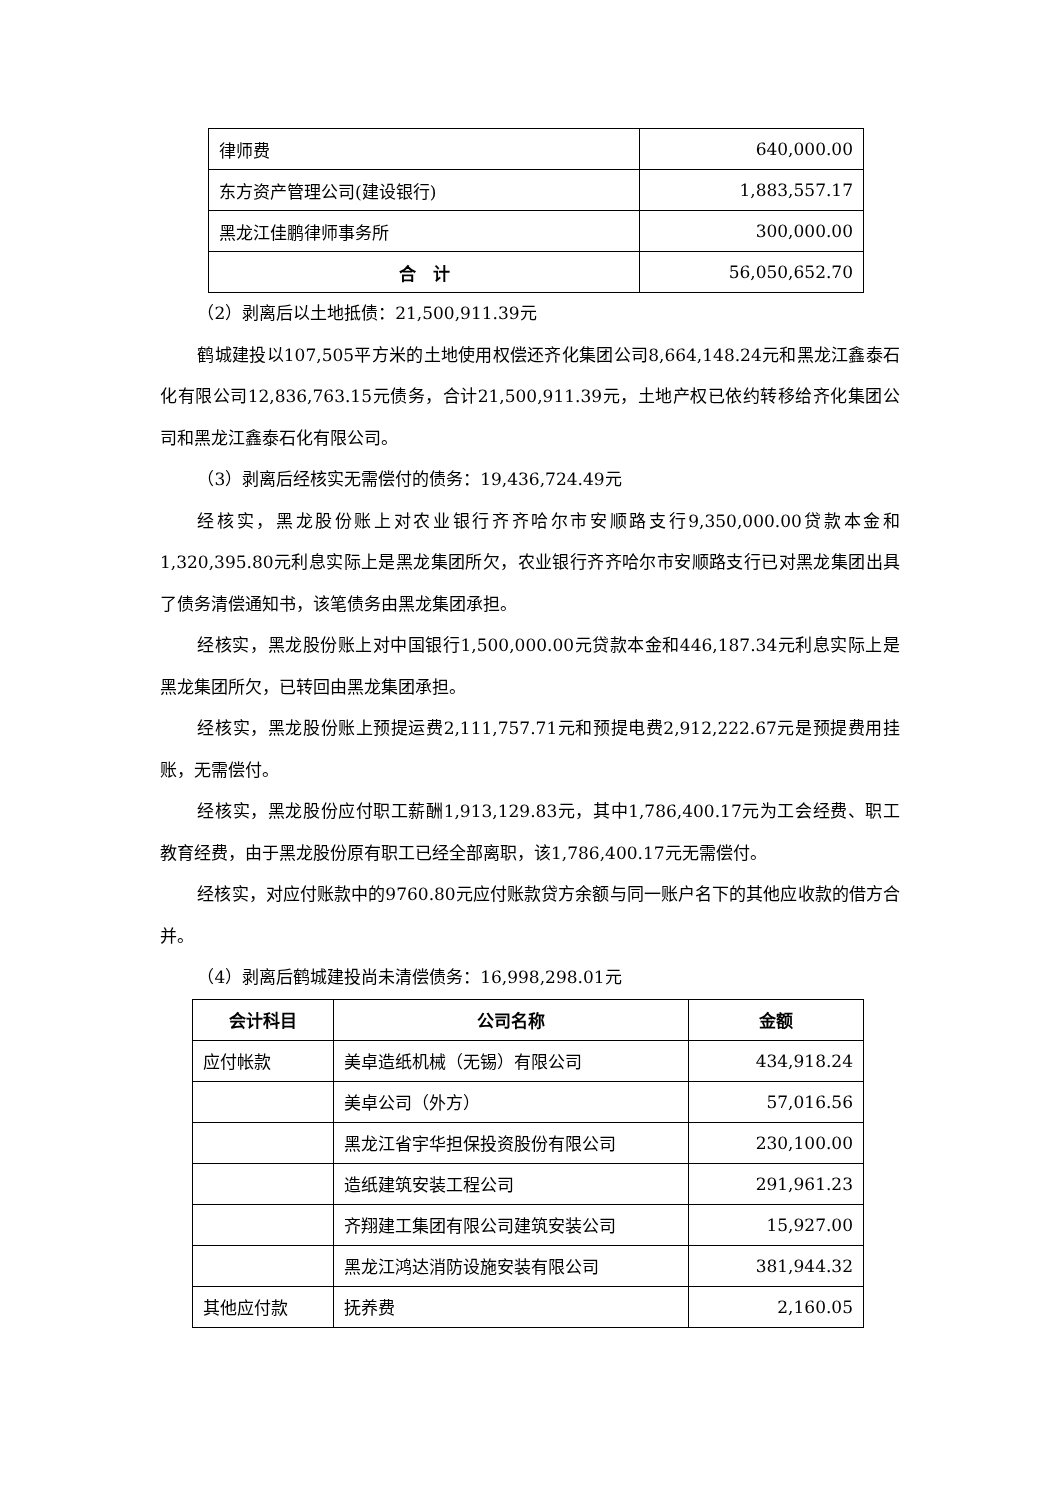| 律师费 | 640,000.00 |
| 东方资产管理公司(建设银行) | 1,883,557.17 |
| 黑龙江佳鹏律师事务所 | 300,000.00 |
| 合 计 | 56,050,652.70 |
（2）剥离后以土地抵债：21,500,911.39元
鹤城建投以107,505平方米的土地使用权偿还齐化集团公司8,664,148.24元和黑龙江鑫泰石化有限公司12,836,763.15元债务，合计21,500,911.39元，土地产权已依约转移给齐化集团公司和黑龙江鑫泰石化有限公司。
（3）剥离后经核实无需偿付的债务：19,436,724.49元
经核实，黑龙股份账上对农业银行齐齐哈尔市安顺路支行9,350,000.00贷款本金和1,320,395.80元利息实际上是黑龙集团所欠，农业银行齐齐哈尔市安顺路支行已对黑龙集团出具了债务清偿通知书，该笔债务由黑龙集团承担。
经核实，黑龙股份账上对中国银行1,500,000.00元贷款本金和446,187.34元利息实际上是黑龙集团所欠，已转回由黑龙集团承担。
经核实，黑龙股份账上预提运费2,111,757.71元和预提电费2,912,222.67元是预提费用挂账，无需偿付。
经核实，黑龙股份应付职工薪酬1,913,129.83元，其中1,786,400.17元为工会经费、职工教育经费，由于黑龙股份原有职工已经全部离职，该1,786,400.17元无需偿付。
经核实，对应付账款中的9760.80元应付账款贷方余额与同一账户名下的其他应收款的借方合并。
（4）剥离后鹤城建投尚未清偿债务：16,998,298.01元
| 会计科目 | 公司名称 | 金额 |
| --- | --- | --- |
| 应付帐款 | 美卓造纸机械（无锡）有限公司 | 434,918.24 |
| | 美卓公司（外方） | 57,016.56 |
| | 黑龙江省宇华担保投资股份有限公司 | 230,100.00 |
| | 造纸建筑安装工程公司 | 291,961.23 |
| | 齐翔建工集团有限公司建筑安装公司 | 15,927.00 |
| | 黑龙江鸿达消防设施安装有限公司 | 381,944.32 |
| 其他应付款 | 抚养费 | 2,160.05 |